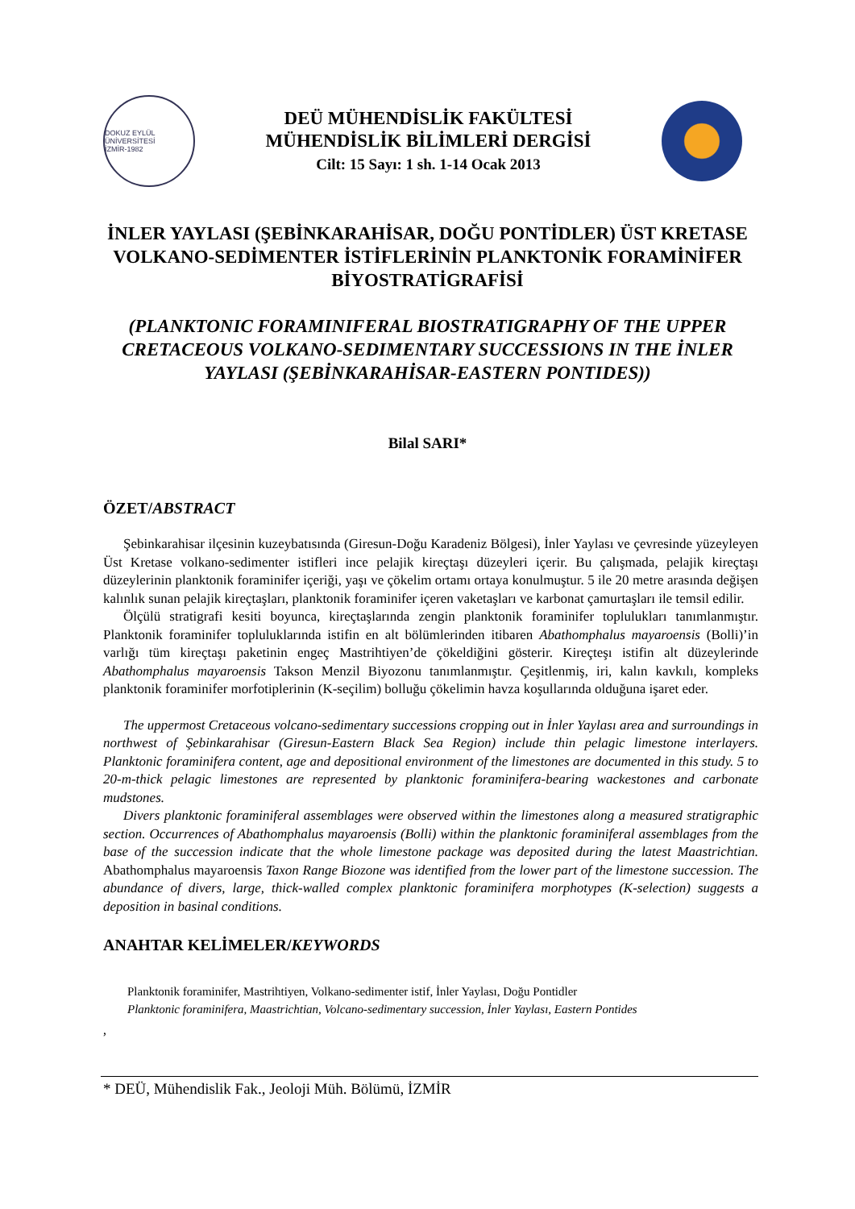DOKUZ EYLÜL ÜNİVERSİTESİ
İZMİR-1982
DEÜ MÜHENDİSLİK FAKÜLTESİ
MÜHENDİSLİK BİLİMLERİ DERGİSİ
Cilt: 15 Sayı: 1 sh. 1-14 Ocak 2013
İNLER YAYLASI (ŞEBİNKARAHİSAR, DOĞU PONTİDLER) ÜST KRETASE VOLKANO-SEDİMENTER İSTİFLERİNİN PLANKTONİK FORAMİNİFER BİYOSTRATİGRAFİSİ
(PLANKTONIC FORAMINIFERAL BIOSTRATIGRAPHY OF THE UPPER CRETACEOUS VOLKANO-SEDIMENTARY SUCCESSIONS IN THE İNLER YAYLASI (ŞEBİNKARAHİSAR-EASTERN PONTIDES))
Bilal SARI*
ÖZET/ABSTRACT
Şebinkarahisar ilçesinin kuzeybatısında (Giresun-Doğu Karadeniz Bölgesi), İnler Yaylası ve çevresinde yüzeyleyen Üst Kretase volkano-sedimenter istifleri ince pelajik kireçtaşı düzeyleri içerir. Bu çalışmada, pelajik kireçtaşı düzeylerinin planktonik foraminifer içeriği, yaşı ve çökelim ortamı ortaya konulmuştur. 5 ile 20 metre arasında değişen kalınlık sunan pelajik kireçtaşları, planktonik foraminifer içeren vaketaşları ve karbonat çamurtaşları ile temsil edilir.
Ölçülü stratigrafi kesiti boyunca, kireçtaşlarında zengin planktonik foraminifer toplulukları tanımlanmıştır. Planktonik foraminifer topluluklarında istifin en alt bölümlerinden itibaren Abathomphalus mayaroensis (Bolli)’in varlığı tüm kireçtaşı paketinin engeç Mastrihtiyen’de çökeldiğini gösterir. Kireçteşı istifin alt düzeylerinde Abathomphalus mayaroensis Takson Menzil Biyozonu tanımlanmıştır. Çeşitlenmiş, iri, kalın kavkılı, kompleks planktonik foraminifer morfotiplerinin (K-seçilim) bolluğu çökelimin havza koşullarında olduğuna işaret eder.
The uppermost Cretaceous volcano-sedimentary successions cropping out in İnler Yaylası area and surroundings in northwest of Şebinkarahisar (Giresun-Eastern Black Sea Region) include thin pelagic limestone interlayers. Planktonic foraminifera content, age and depositional environment of the limestones are documented in this study. 5 to 20-m-thick pelagic limestones are represented by planktonic foraminifera-bearing wackestones and carbonate mudstones.
Divers planktonic foraminiferal assemblages were observed within the limestones along a measured stratigraphic section. Occurrences of Abathomphalus mayaroensis (Bolli) within the planktonic foraminiferal assemblages from the base of the succession indicate that the whole limestone package was deposited during the latest Maastrichtian. Abathomphalus mayaroensis Taxon Range Biozone was identified from the lower part of the limestone succession. The abundance of divers, large, thick-walled complex planktonic foraminifera morphotypes (K-selection) suggests a deposition in basinal conditions.
ANAHTAR KELİMELER/KEYWORDS
Planktonik foraminifer, Mastrihtiyen, Volkano-sedimenter istif, İnler Yaylası, Doğu Pontidler
Planktonic foraminifera, Maastrichtian, Volcano-sedimentary succession, İnler Yaylası, Eastern Pontides
,
* DEÜ, Mühendislik Fak., Jeoloji Müh. Bölümü, İZMİR